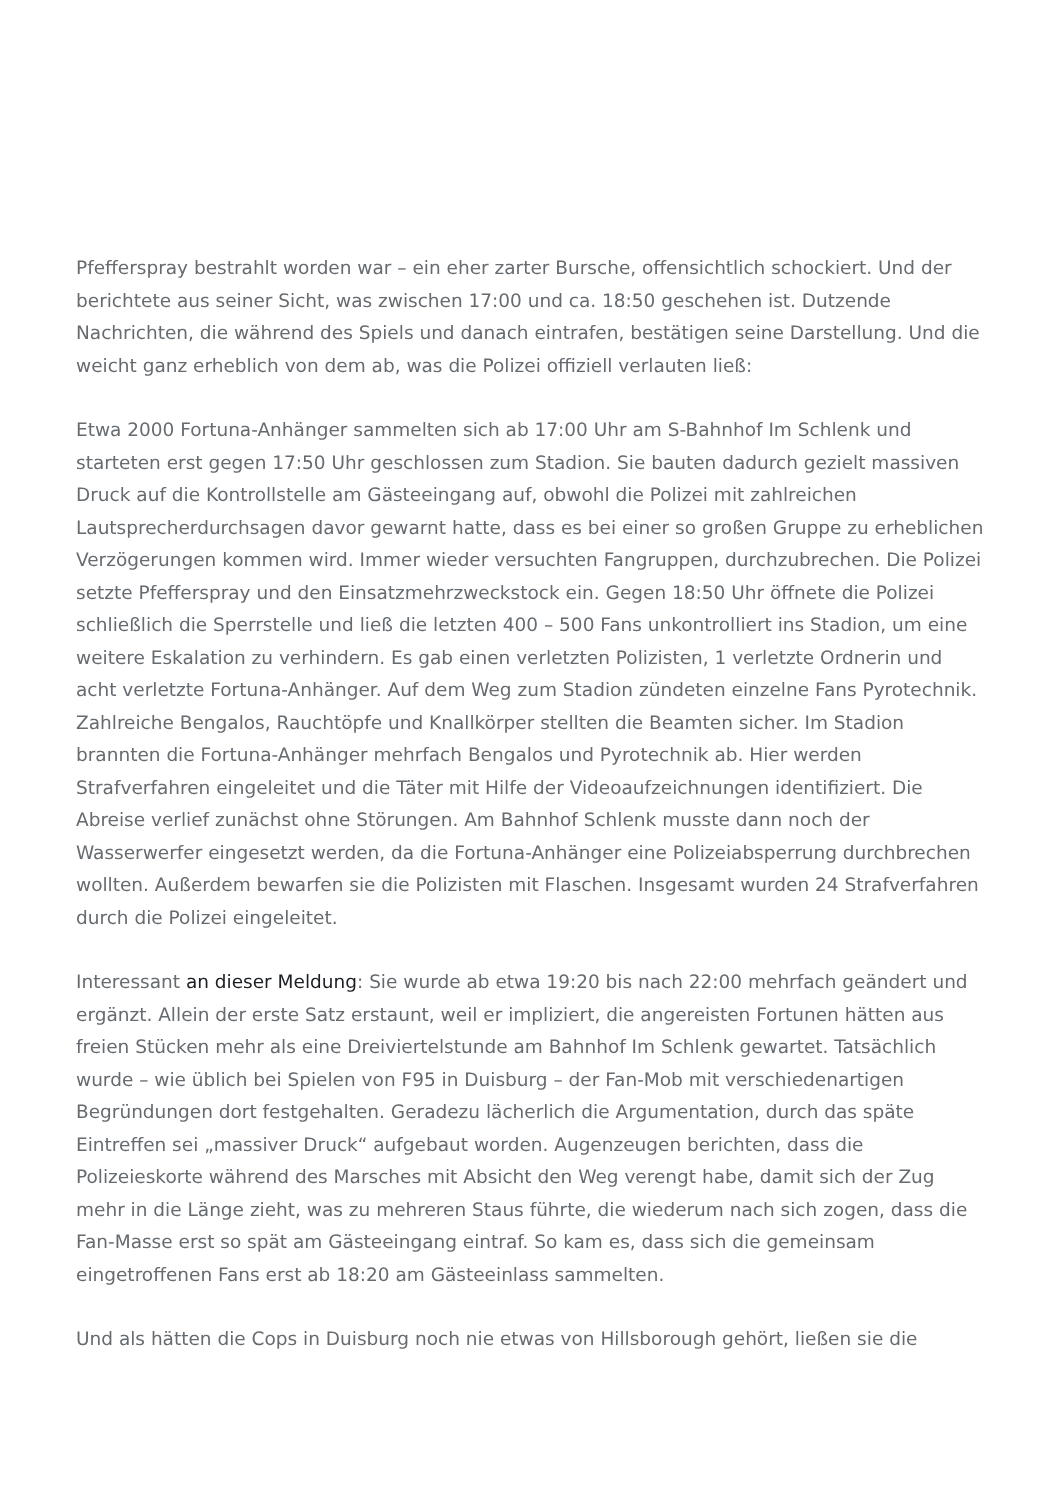Pfefferspray bestrahlt worden war – ein eher zarter Bursche, offensichtlich schockiert. Und der berichtete aus seiner Sicht, was zwischen 17:00 und ca. 18:50 geschehen ist. Dutzende Nachrichten, die während des Spiels und danach eintrafen, bestätigen seine Darstellung. Und die weicht ganz erheblich von dem ab, was die Polizei offiziell verlauten ließ:
Etwa 2000 Fortuna-Anhänger sammelten sich ab 17:00 Uhr am S-Bahnhof Im Schlenk und starteten erst gegen 17:50 Uhr geschlossen zum Stadion. Sie bauten dadurch gezielt massiven Druck auf die Kontrollstelle am Gästeeingang auf, obwohl die Polizei mit zahlreichen Lautsprecherdurchsagen davor gewarnt hatte, dass es bei einer so großen Gruppe zu erheblichen Verzögerungen kommen wird. Immer wieder versuchten Fangruppen, durchzubrechen. Die Polizei setzte Pfefferspray und den Einsatzmehrzweckstock ein. Gegen 18:50 Uhr öffnete die Polizei schließlich die Sperrstelle und ließ die letzten 400 – 500 Fans unkontrolliert ins Stadion, um eine weitere Eskalation zu verhindern. Es gab einen verletzten Polizisten, 1 verletzte Ordnerin und acht verletzte Fortuna-Anhänger. Auf dem Weg zum Stadion zündeten einzelne Fans Pyrotechnik. Zahlreiche Bengalos, Rauchtöpfe und Knallkörper stellten die Beamten sicher. Im Stadion brannten die Fortuna-Anhänger mehrfach Bengalos und Pyrotechnik ab. Hier werden Strafverfahren eingeleitet und die Täter mit Hilfe der Videoaufzeichnungen identifiziert. Die Abreise verlief zunächst ohne Störungen. Am Bahnhof Schlenk musste dann noch der Wasserwerfer eingesetzt werden, da die Fortuna-Anhänger eine Polizeiabsperrung durchbrechen wollten. Außerdem bewarfen sie die Polizisten mit Flaschen. Insgesamt wurden 24 Strafverfahren durch die Polizei eingeleitet.
Interessant an dieser Meldung: Sie wurde ab etwa 19:20 bis nach 22:00 mehrfach geändert und ergänzt. Allein der erste Satz erstaunt, weil er impliziert, die angereisten Fortunen hätten aus freien Stücken mehr als eine Dreiviertelstunde am Bahnhof Im Schlenk gewartet. Tatsächlich wurde – wie üblich bei Spielen von F95 in Duisburg – der Fan-Mob mit verschiedenartigen Begründungen dort festgehalten. Geradezu lächerlich die Argumentation, durch das späte Eintreffen sei „massiver Druck“ aufgebaut worden. Augenzeugen berichten, dass die Polizeieskorte während des Marsches mit Absicht den Weg verengt habe, damit sich der Zug mehr in die Länge zieht, was zu mehreren Staus führte, die wiederum nach sich zogen, dass die Fan-Masse erst so spät am Gästeeingang eintraf. So kam es, dass sich die gemeinsam eingetroffenen Fans erst ab 18:20 am Gästeeinlass sammelten.
Und als hätten die Cops in Duisburg noch nie etwas von Hillsborough gehört, ließen sie die